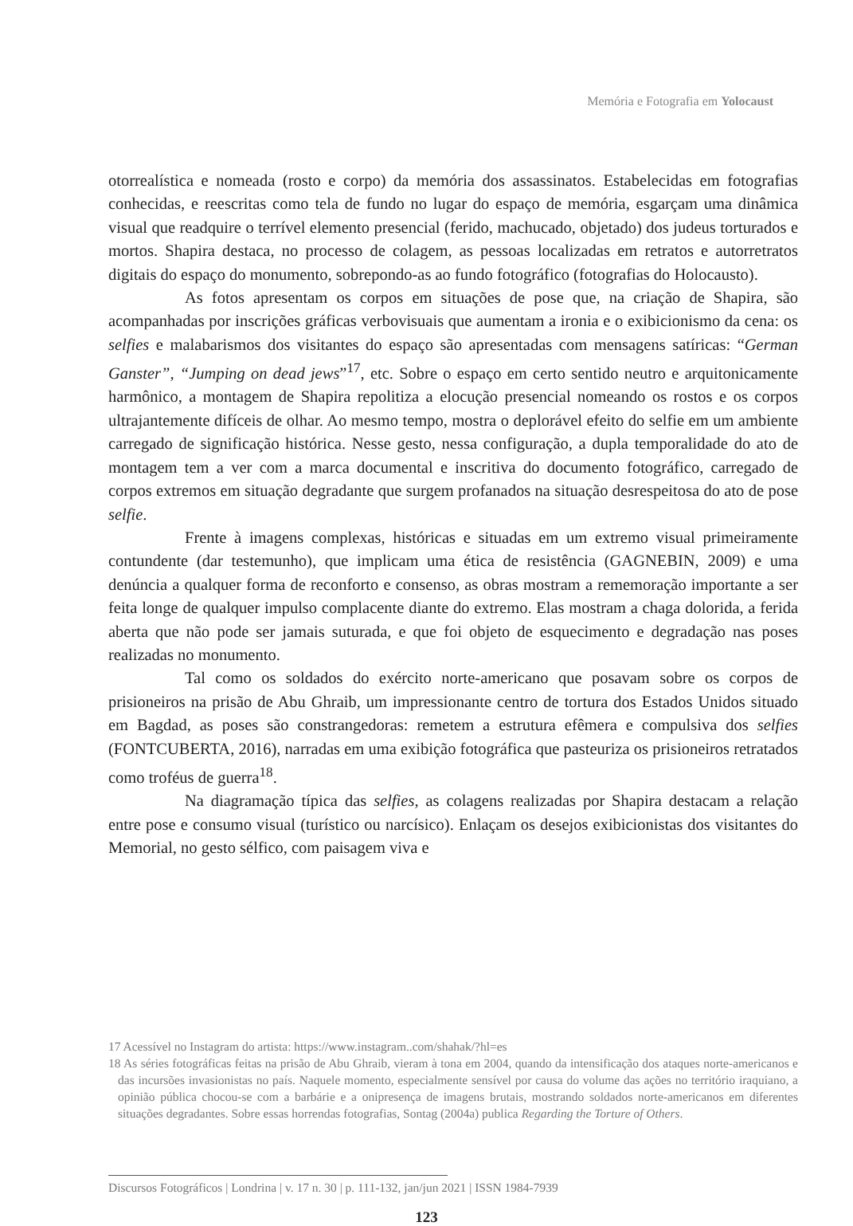Memória e Fotografia em Yolocaust
otorrealística e nomeada (rosto e corpo) da memória dos assassinatos. Estabelecidas em fotografias conhecidas, e reescritas como tela de fundo no lugar do espaço de memória, esgarçam uma dinâmica visual que readquire o terrível elemento presencial (ferido, machucado, objetado) dos judeus torturados e mortos. Shapira destaca, no processo de colagem, as pessoas localizadas em retratos e autorretratos digitais do espaço do monumento, sobrepondo-as ao fundo fotográfico (fotografias do Holocausto).
As fotos apresentam os corpos em situações de pose que, na criação de Shapira, são acompanhadas por inscrições gráficas verbovisuais que aumentam a ironia e o exibicionismo da cena: os selfies e malabarismos dos visitantes do espaço são apresentadas com mensagens satíricas: “German Ganster”, “Jumping on dead jews”<sup>17</sup>, etc. Sobre o espaço em certo sentido neutro e arquitonicamente harmônico, a montagem de Shapira repolitiza a elocução presencial nomeando os rostos e os corpos ultrajantemente difíceis de olhar. Ao mesmo tempo, mostra o deplorável efeito do selfie em um ambiente carregado de significação histórica. Nesse gesto, nessa configuração, a dupla temporalidade do ato de montagem tem a ver com a marca documental e inscritiva do documento fotográfico, carregado de corpos extremos em situação degradante que surgem profanados na situação desrespeitosa do ato de pose selfie.
Frente à imagens complexas, históricas e situadas em um extremo visual primeiramente contundente (dar testemunho), que implicam uma ética de resistência (GAGNEBIN, 2009) e uma denúncia a qualquer forma de reconforto e consenso, as obras mostram a rememoração importante a ser feita longe de qualquer impulso complacente diante do extremo. Elas mostram a chaga dolorida, a ferida aberta que não pode ser jamais suturada, e que foi objeto de esquecimento e degradação nas poses realizadas no monumento.
Tal como os soldados do exército norte-americano que posavam sobre os corpos de prisioneiros na prisão de Abu Ghraib, um impressionante centro de tortura dos Estados Unidos situado em Bagdad, as poses são constrangedoras: remetem a estrutura efêmera e compulsiva dos selfies (FONTCUBERTA, 2016), narradas em uma exibição fotográfica que pasteuriza os prisioneiros retratados como troféus de guerra<sup>18</sup>.
Na diagramação típica das selfies, as colagens realizadas por Shapira destacam a relação entre pose e consumo visual (turístico ou narcísico). Enlaçam os desejos exibicionistas dos visitantes do Memorial, no gesto sélfico, com paisagem viva e
17 Acessível no Instagram do artista: https://www.instagram..com/shahak/?hl=es
18 As séries fotográficas feitas na prisão de Abu Ghraib, vieram à tona em 2004, quando da intensificação dos ataques norte-americanos e das incursões invasionistas no país. Naquele momento, especialmente sensível por causa do volume das ações no território iraquiano, a opinião pública chocou-se com a barbárie e a onipresença de imagens brutais, mostrando soldados norte-americanos em diferentes situações degradantes. Sobre essas horrendas fotografias, Sontag (2004a) publica Regarding the Torture of Others.
Discursos Fotográficos | Londrina | v. 17 n. 30 | p. 111-132, jan/jun 2021 | ISSN 1984-7939
123